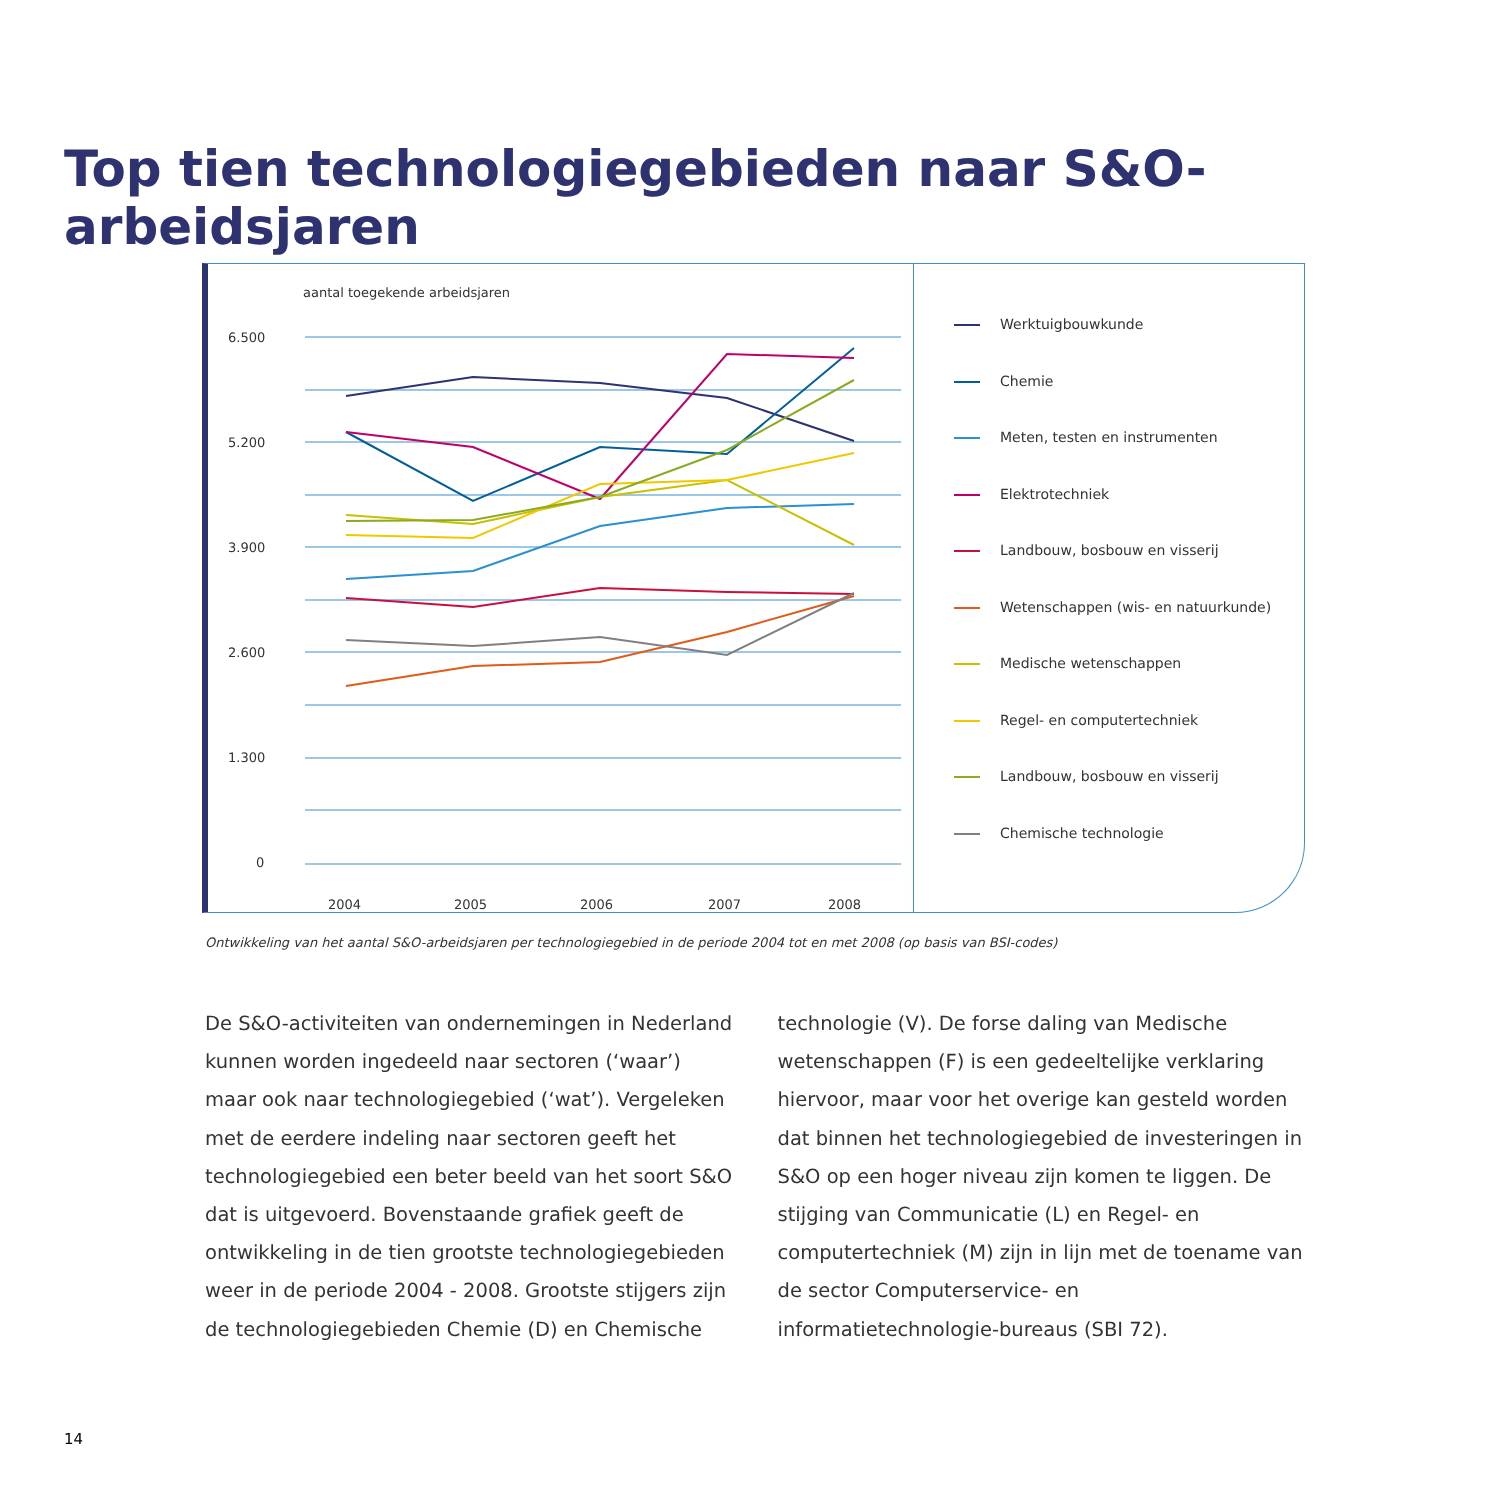Top tien technologiegebieden naar S&O-arbeidsjaren
aantal toegekende arbeidsjaren
6.500
5.200
3.900
2.600
1.300
0
2004
2005
2006
2007
2008
Werktuigbouwkunde
Chemie
Meten, testen en instrumenten
Elektrotechniek
Landbouw, bosbouw en visserij
Wetenschappen (wis- en natuurkunde)
Medische wetenschappen
Regel- en computertechniek
Landbouw, bosbouw en visserij
Chemische technologie
Ontwikkeling van het aantal S&O-arbeidsjaren per technologiegebied in de periode 2004 tot en met 2008 (op basis van BSI-codes)
De S&O-activiteiten van ondernemingen in Nederland kunnen worden ingedeeld naar sectoren (‘waar’) maar ook naar technologiegebied (‘wat’). Vergeleken met de eerdere indeling naar sectoren geeft het technologiegebied een beter beeld van het soort S&O dat is uitgevoerd. Bovenstaande grafiek geeft de ontwikkeling in de tien grootste technologiegebieden weer in de periode 2004 - 2008. Grootste stijgers zijn de technologiegebieden Chemie (D) en Chemische
technologie (V). De forse daling van Medische wetenschappen (F) is een gedeeltelijke verklaring hiervoor, maar voor het overige kan gesteld worden dat binnen het technologiegebied de investeringen in S&O op een hoger niveau zijn komen te liggen. De stijging van Communicatie (L) en Regel- en computertechniek (M) zijn in lijn met de toename van de sector Computerservice- en informatietechnologie-bureaus (SBI 72).
14